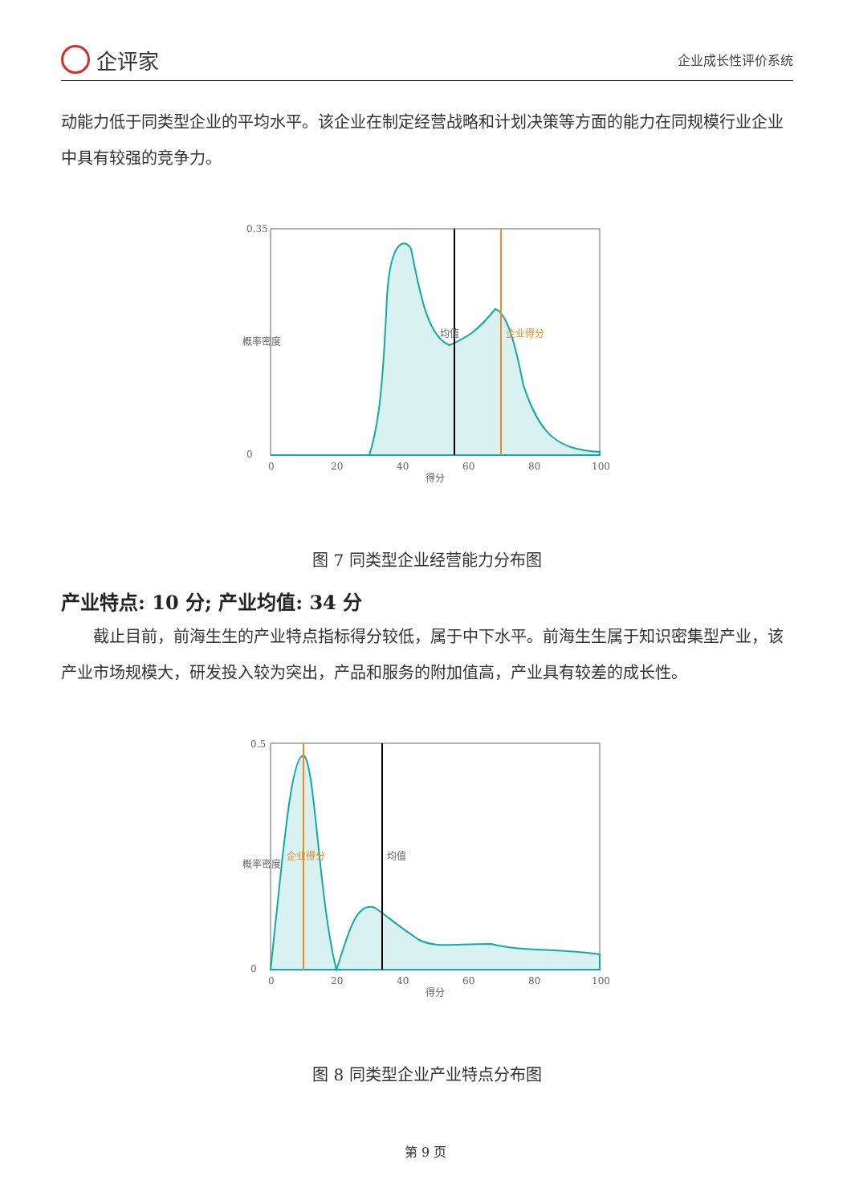企评家
企业成长性评价系统
动能力低于同类型企业的平均水平。该企业在制定经营战略和计划决策等方面的能力在同规模行业企业中具有较强的竞争力。
0.35
0
0
20
40
60
80
100
得分
均值
企业得分
概率密度
图 7 同类型企业经营能力分布图
产业特点: 10 分; 产业均值: 34 分
截止目前，前海生生的产业特点指标得分较低，属于中下水平。前海生生属于知识密集型产业，该产业市场规模大，研发投入较为突出，产品和服务的附加值高，产业具有较差的成长性。
0.5
0
0
20
40
60
80
100
得分
均值
企业得分
概率密度
图 8 同类型企业产业特点分布图
第 9 页